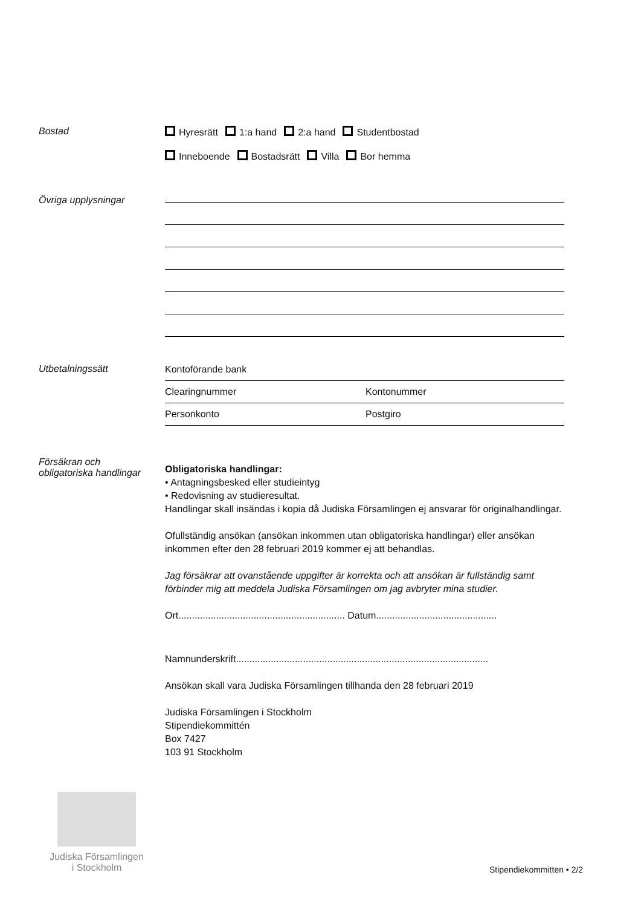Bostad Hyresrätt 1:a hand 2:a hand Studentbostad
Inneboende Bostadsrätt Villa Bor hemma
Övriga upplysningar
Utbetalningssätt
Kontoförande bank
Clearingnummer Kontonummer
Personkonto Postgiro
Försäkran och
obligatoriska handlingar
Obligatoriska handlingar:
• Antagningsbesked eller studieintyg
• Redovisning av studieresultat.
Handlingar skall insändas i kopia då Judiska Församlingen ej ansvarar för originalhandlingar.
Ofullständig ansökan (ansökan inkommen utan obligatoriska handlingar) eller ansökan inkommen efter den 28 februari 2019 kommer ej att behandlas.
Jag försäkrar att ovanstående uppgifter är korrekta och att ansökan är fullständig samt förbinder mig att meddela Judiska Församlingen om jag avbryter mina studier.
Ort.............................................................. Datum.............................................
Namnunderskrift..............................................................................................
Ansökan skall vara Judiska Församlingen tillhanda den 28 februari 2019
Judiska Församlingen i Stockholm
Stipendiekommittén
Box 7427
103 91 Stockholm
Judiska Församlingen
i Stockholm
Stipendiekommitten • 2/2